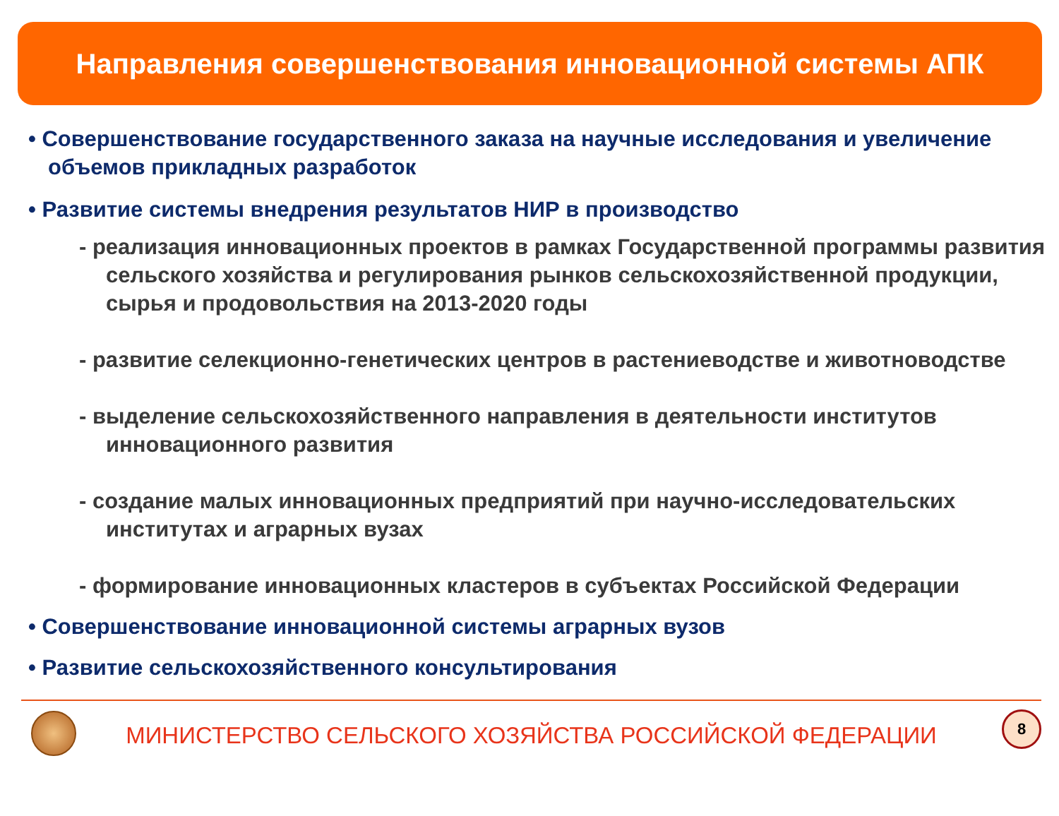Направления совершенствования инновационной системы АПК
• Совершенствование государственного заказа на научные исследования и увеличение объемов прикладных разработок
• Развитие системы внедрения результатов НИР в производство
- реализация инновационных проектов в рамках Государственной программы развития сельского хозяйства и регулирования рынков сельскохозяйственной продукции, сырья и продовольствия на 2013-2020 годы
- развитие селекционно-генетических центров в растениеводстве и животноводстве
- выделение сельскохозяйственного направления в деятельности институтов инновационного развития
- создание малых инновационных предприятий при научно-исследовательских институтах и аграрных вузах
- формирование инновационных кластеров в субъектах Российской Федерации
• Совершенствование инновационной системы аграрных вузов
• Развитие сельскохозяйственного консультирования
МИНИСТЕРСТВО СЕЛЬСКОГО ХОЗЯЙСТВА РОССИЙСКОЙ ФЕДЕРАЦИИ
8